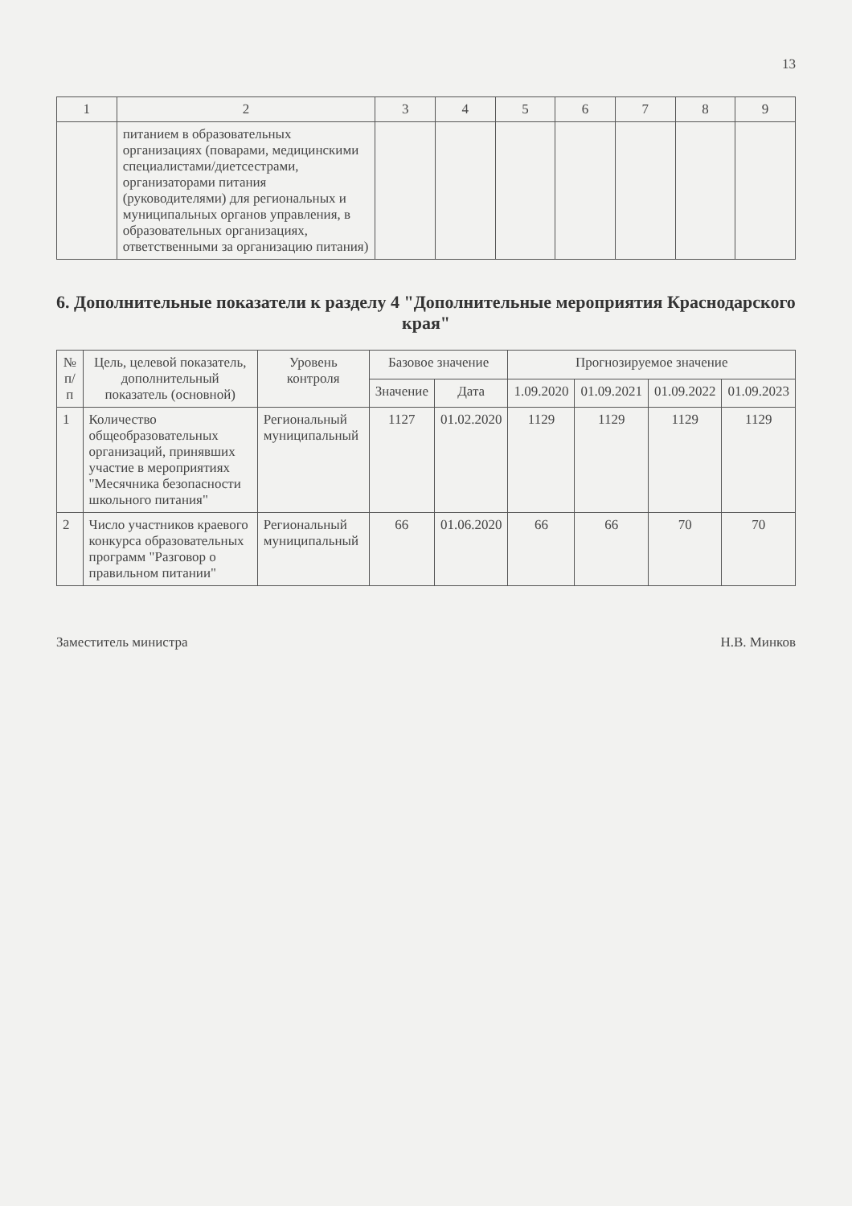13
| 1 | 2 | 3 | 4 | 5 | 6 | 7 | 8 | 9 |
| --- | --- | --- | --- | --- | --- | --- | --- | --- |
| | питанием в образовательных организациях (поварами, медицинскими специалистами/диетсестрами, организаторами питания (руководителями) для региональных и муниципальных органов управления, в образовательных организациях, ответственными за организацию питания) | | | | | | | |
6. Дополнительные показатели к разделу 4 "Дополнительные мероприятия Краснодарского края"
| № п/п | Цель, целевой показатель, дополнительный показатель (основной) | Уровень контроля | Базовое значение | | Прогнозируемое значение | | | |
| --- | --- | --- | --- | --- | --- | --- | --- | --- |
| | | | Значение | Дата | 1.09.2020 | 01.09.2021 | 01.09.2022 | 01.09.2023 |
| 1 | Количество общеобразовательных организаций, принявших участие в мероприятиях "Месячника безопасности школьного питания" | Региональный муниципальный | 1127 | 01.02.2020 | 1129 | 1129 | 1129 | 1129 |
| 2 | Число участников краевого конкурса образовательных программ "Разговор о правильном питании" | Региональный муниципальный | 66 | 01.06.2020 | 66 | 66 | 70 | 70 |
Заместитель министра Н.В. Минков